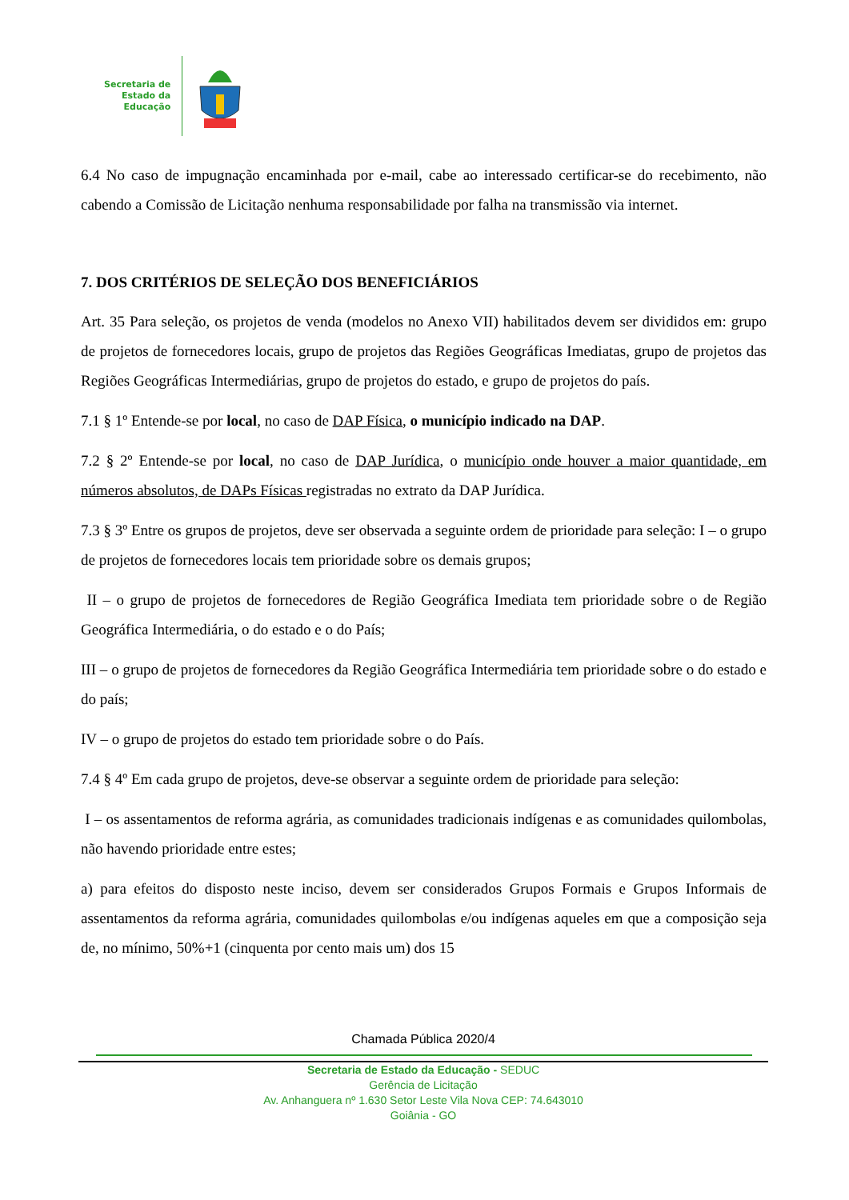Secretaria de
Estado da
Educação
6.4 No caso de impugnação encaminhada por e-mail, cabe ao interessado certificar-se do recebimento, não cabendo a Comissão de Licitação nenhuma responsabilidade por falha na transmissão via internet.
7. DOS CRITÉRIOS DE SELEÇÃO DOS BENEFICIÁRIOS
Art. 35 Para seleção, os projetos de venda (modelos no Anexo VII) habilitados devem ser divididos em: grupo de projetos de fornecedores locais, grupo de projetos das Regiões Geográficas Imediatas, grupo de projetos das Regiões Geográficas Intermediárias, grupo de projetos do estado, e grupo de projetos do país.
7.1 § 1º Entende-se por local, no caso de DAP Física, o município indicado na DAP.
7.2 § 2º Entende-se por local, no caso de DAP Jurídica, o município onde houver a maior quantidade, em números absolutos, de DAPs Físicas registradas no extrato da DAP Jurídica.
7.3 § 3º Entre os grupos de projetos, deve ser observada a seguinte ordem de prioridade para seleção: I – o grupo de projetos de fornecedores locais tem prioridade sobre os demais grupos;
II – o grupo de projetos de fornecedores de Região Geográfica Imediata tem prioridade sobre o de Região Geográfica Intermediária, o do estado e o do País;
III – o grupo de projetos de fornecedores da Região Geográfica Intermediária tem prioridade sobre o do estado e do país;
IV – o grupo de projetos do estado tem prioridade sobre o do País.
7.4 § 4º Em cada grupo de projetos, deve-se observar a seguinte ordem de prioridade para seleção:
I – os assentamentos de reforma agrária, as comunidades tradicionais indígenas e as comunidades quilombolas, não havendo prioridade entre estes;
a) para efeitos do disposto neste inciso, devem ser considerados Grupos Formais e Grupos Informais de assentamentos da reforma agrária, comunidades quilombolas e/ou indígenas aqueles em que a composição seja de, no mínimo, 50%+1 (cinquenta por cento mais um) dos 15
Chamada Pública 2020/4
Secretaria de Estado da Educação - SEDUC
Gerência de Licitação
Av. Anhanguera nº 1.630 Setor Leste Vila Nova CEP: 74.643010
Goiânia - GO